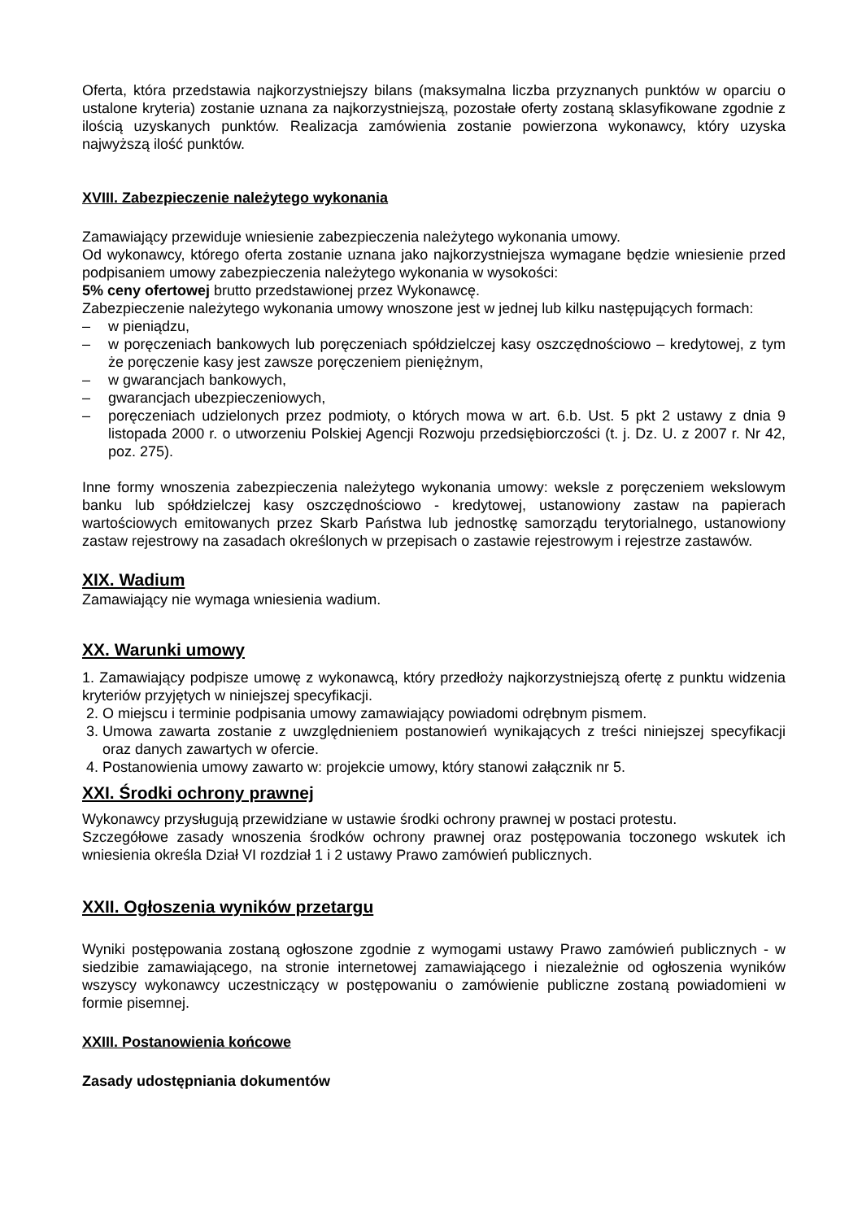Oferta, która przedstawia najkorzystniejszy bilans (maksymalna liczba przyznanych punktów w oparciu o ustalone kryteria) zostanie uznana za najkorzystniejszą, pozostałe oferty zostaną sklasyfikowane zgodnie z ilością uzyskanych punktów. Realizacja zamówienia zostanie powierzona wykonawcy, który uzyska najwyższą ilość punktów.
XVIII. Zabezpieczenie należytego wykonania
Zamawiający przewiduje wniesienie zabezpieczenia należytego wykonania umowy.
Od wykonawcy, którego oferta zostanie uznana jako najkorzystniejsza wymagane będzie wniesienie przed podpisaniem umowy zabezpieczenia należytego wykonania w wysokości:
5% ceny ofertowej brutto przedstawionej przez Wykonawcę.
Zabezpieczenie należytego wykonania umowy wnoszone jest w jednej lub kilku następujących formach:
– w pieniądzu,
– w poręczeniach bankowych lub poręczeniach spółdzielczej kasy oszczędnościowo – kredytowej, z tym że poręczenie kasy jest zawsze poręczeniem pieniężnym,
– w gwarancjach bankowych,
– gwarancjach ubezpieczeniowych,
– poręczeniach udzielonych przez podmioty, o których mowa w art. 6.b. Ust. 5 pkt 2 ustawy z dnia 9 listopada 2000 r. o utworzeniu Polskiej Agencji Rozwoju przedsiębiorczości (t. j. Dz. U. z 2007 r. Nr 42, poz. 275).
Inne formy wnoszenia zabezpieczenia należytego wykonania umowy: weksle z poręczeniem wekslowym banku lub spółdzielczej kasy oszczędnościowo - kredytowej, ustanowiony zastaw na papierach wartościowych emitowanych przez Skarb Państwa lub jednostkę samorządu terytorialnego, ustanowiony zastaw rejestrowy na zasadach określonych w przepisach o zastawie rejestrowym i rejestrze zastawów.
XIX. Wadium
Zamawiający nie wymaga wniesienia wadium.
XX. Warunki umowy
1. Zamawiający podpisze umowę z wykonawcą, który przedłoży najkorzystniejszą ofertę z punktu widzenia kryteriów przyjętych w niniejszej specyfikacji.
2. O miejscu i terminie podpisania umowy zamawiający powiadomi odrębnym pismem.
3. Umowa zawarta zostanie z uwzględnieniem postanowień wynikających z treści niniejszej specyfikacji oraz danych zawartych w ofercie.
4. Postanowienia umowy zawarto w: projekcie umowy, który stanowi załącznik nr 5.
XXI. Środki ochrony prawnej
Wykonawcy przysługują przewidziane w ustawie środki ochrony prawnej w postaci protestu.
Szczegółowe zasady wnoszenia środków ochrony prawnej oraz postępowania toczonego wskutek ich wniesienia określa Dział VI rozdział 1 i 2 ustawy Prawo zamówień publicznych.
XXII. Ogłoszenia wyników przetargu
Wyniki postępowania zostaną ogłoszone zgodnie z wymogami ustawy Prawo zamówień publicznych - w siedzibie zamawiającego, na stronie internetowej zamawiającego i niezależnie od ogłoszenia wyników wszyscy wykonawcy uczestniczący w postępowaniu o zamówienie publiczne zostaną powiadomieni w formie pisemnej.
XXIII. Postanowienia końcowe
Zasady udostępniania dokumentów